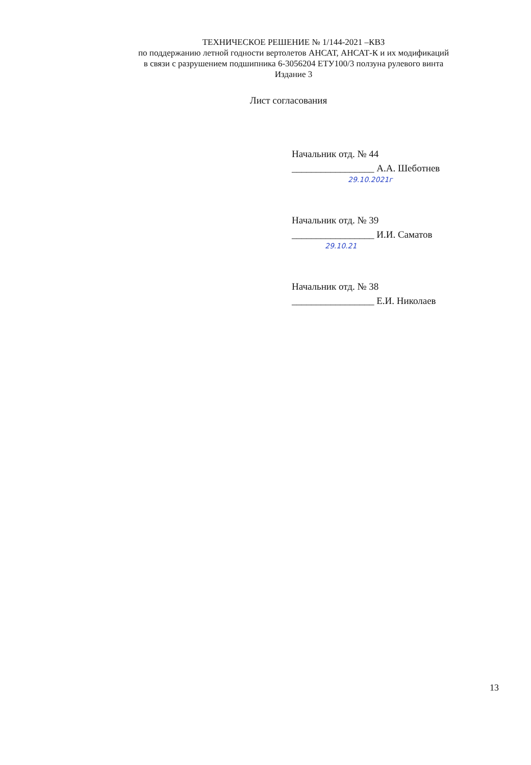ТЕХНИЧЕСКОЕ РЕШЕНИЕ № 1/144-2021 –КВЗ
по поддержанию летной годности вертолетов АНСАТ, АНСАТ-К и их модификаций
в связи с разрушением подшипника 6-3056204 ЕТУ100/3 ползуна рулевого винта
Издание 3
Лист согласования
Начальник отд. № 44
_________________ А.А. Шеботнев
29.10.2021г
Начальник отд. № 39
_________________ И.И. Саматов
29.10.21
Начальник отд. № 38
_________________ Е.И. Николаев
13